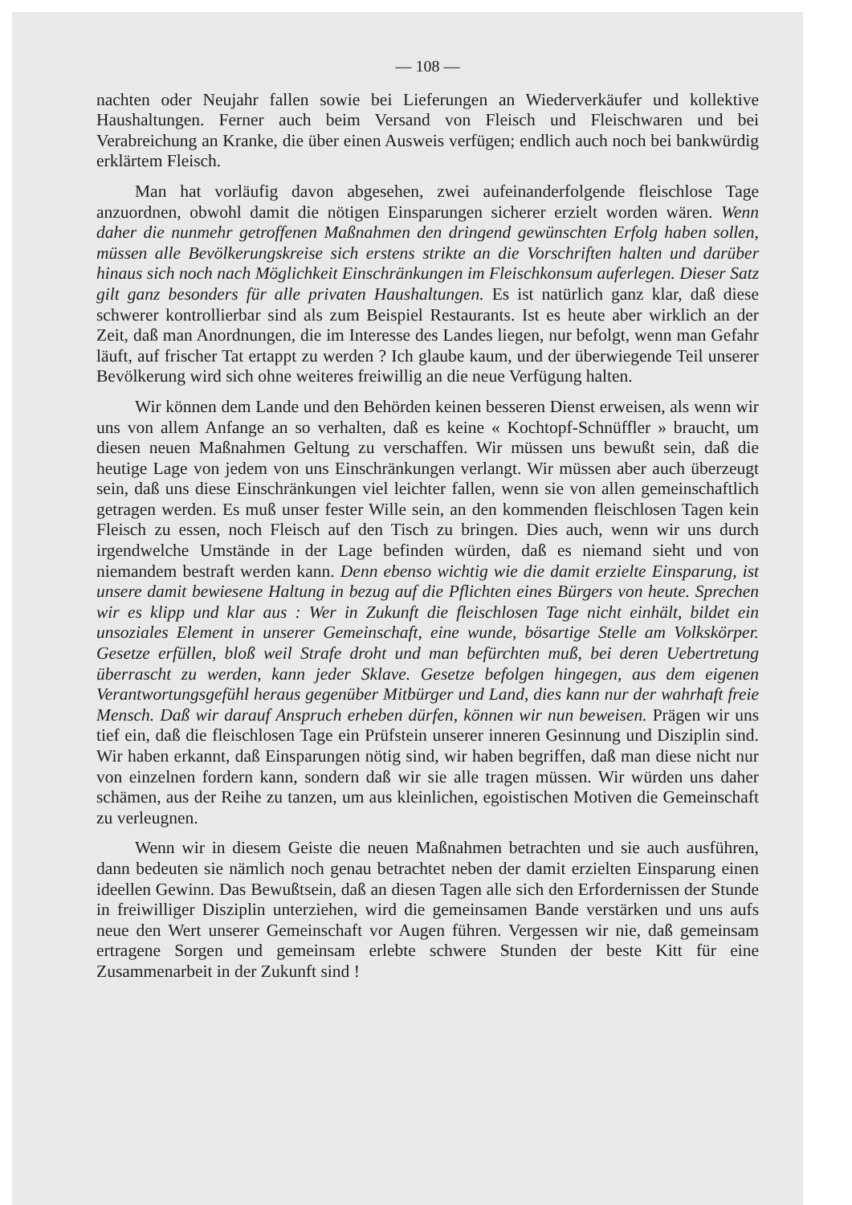— 108 —
nachten oder Neujahr fallen sowie bei Lieferungen an Wiederverkäufer und kollektive Haushaltungen. Ferner auch beim Versand von Fleisch und Fleischwaren und bei Verabreichung an Kranke, die über einen Ausweis verfügen; endlich auch noch bei bankwürdig erklärtem Fleisch.
Man hat vorläufig davon abgesehen, zwei aufeinanderfolgende fleischlose Tage anzuordnen, obwohl damit die nötigen Einsparungen sicherer erzielt worden wären. Wenn daher die nunmehr getroffenen Maßnahmen den dringend gewünschten Erfolg haben sollen, müssen alle Bevölkerungskreise sich erstens strikte an die Vorschriften halten und darüber hinaus sich noch nach Möglichkeit Einschränkungen im Fleischkonsum auferlegen. Dieser Satz gilt ganz besonders für alle privaten Haushaltungen. Es ist natürlich ganz klar, daß diese schwerer kontrollierbar sind als zum Beispiel Restaurants. Ist es heute aber wirklich an der Zeit, daß man Anordnungen, die im Interesse des Landes liegen, nur befolgt, wenn man Gefahr läuft, auf frischer Tat ertappt zu werden ? Ich glaube kaum, und der überwiegende Teil unserer Bevölkerung wird sich ohne weiteres freiwillig an die neue Verfügung halten.
Wir können dem Lande und den Behörden keinen besseren Dienst erweisen, als wenn wir uns von allem Anfange an so verhalten, daß es keine « Kochtopf-Schnüffler » braucht, um diesen neuen Maßnahmen Geltung zu verschaffen. Wir müssen uns bewußt sein, daß die heutige Lage von jedem von uns Einschränkungen verlangt. Wir müssen aber auch überzeugt sein, daß uns diese Einschränkungen viel leichter fallen, wenn sie von allen gemeinschaftlich getragen werden. Es muß unser fester Wille sein, an den kommenden fleischlosen Tagen kein Fleisch zu essen, noch Fleisch auf den Tisch zu bringen. Dies auch, wenn wir uns durch irgendwelche Umstände in der Lage befinden würden, daß es niemand sieht und von niemandem bestraft werden kann. Denn ebenso wichtig wie die damit erzielte Einsparung, ist unsere damit bewiesene Haltung in bezug auf die Pflichten eines Bürgers von heute. Sprechen wir es klipp und klar aus : Wer in Zukunft die fleischlosen Tage nicht einhält, bildet ein unsoziales Element in unserer Gemeinschaft, eine wunde, bösartige Stelle am Volkskörper. Gesetze erfüllen, bloß weil Strafe droht und man befürchten muß, bei deren Uebertretung überrascht zu werden, kann jeder Sklave. Gesetze befolgen hingegen, aus dem eigenen Verantwortungsgefühl heraus gegenüber Mitbürger und Land, dies kann nur der wahrhaft freie Mensch. Daß wir darauf Anspruch erheben dürfen, können wir nun beweisen. Prägen wir uns tief ein, daß die fleischlosen Tage ein Prüfstein unserer inneren Gesinnung und Disziplin sind. Wir haben erkannt, daß Einsparungen nötig sind, wir haben begriffen, daß man diese nicht nur von einzelnen fordern kann, sondern daß wir sie alle tragen müssen. Wir würden uns daher schämen, aus der Reihe zu tanzen, um aus kleinlichen, egoistischen Motiven die Gemeinschaft zu verleugnen.
Wenn wir in diesem Geiste die neuen Maßnahmen betrachten und sie auch ausführen, dann bedeuten sie nämlich noch genau betrachtet neben der damit erzielten Einsparung einen ideellen Gewinn. Das Bewußtsein, daß an diesen Tagen alle sich den Erfordernissen der Stunde in freiwilliger Disziplin unterziehen, wird die gemeinsamen Bande verstärken und uns aufs neue den Wert unserer Gemeinschaft vor Augen führen. Vergessen wir nie, daß gemeinsam ertragene Sorgen und gemeinsam erlebte schwere Stunden der beste Kitt für eine Zusammenarbeit in der Zukunft sind !